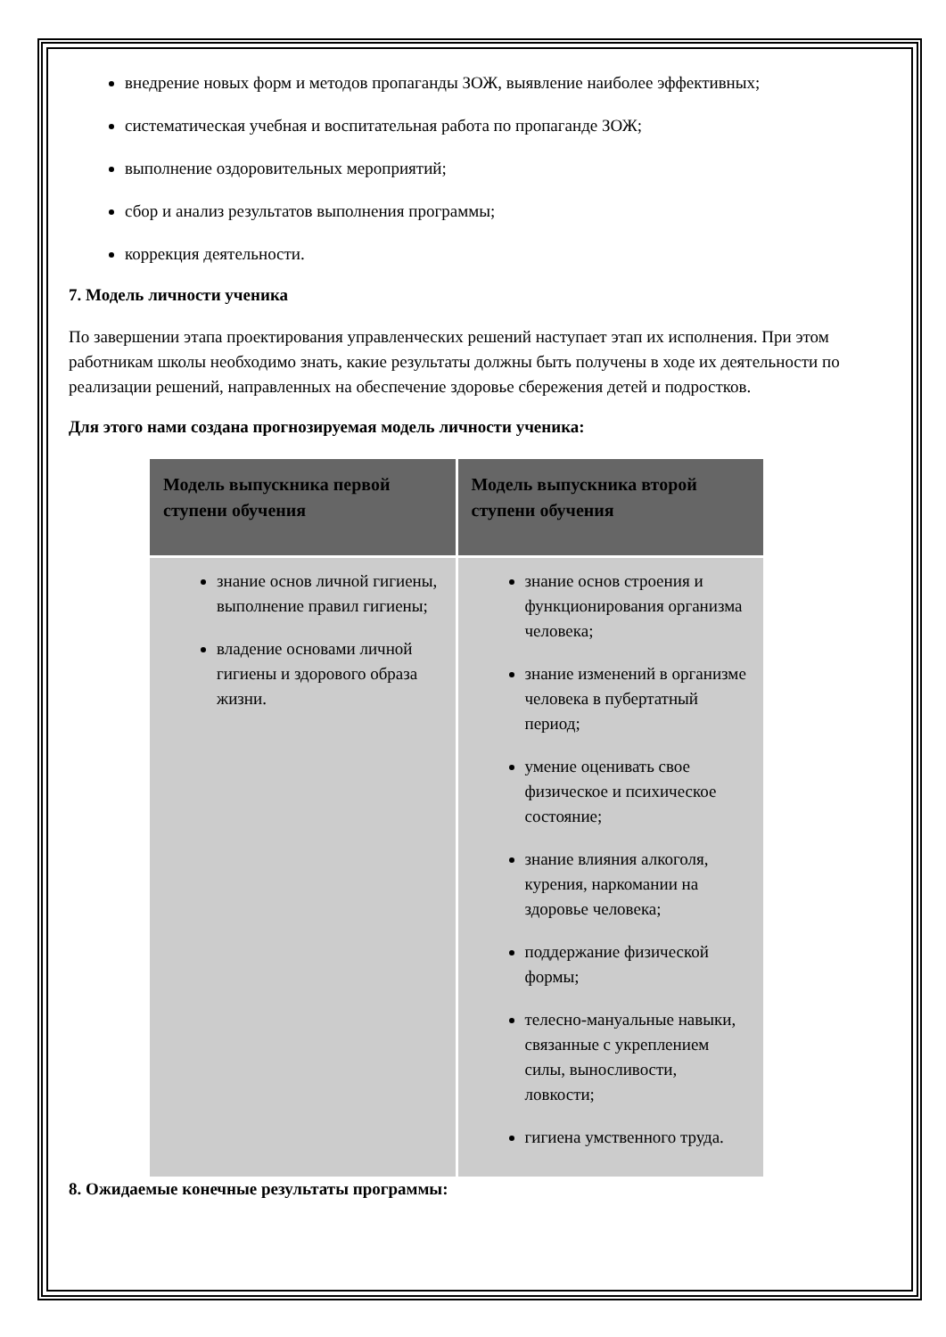внедрение новых форм и методов пропаганды ЗОЖ, выявление наиболее эффективных;
систематическая учебная и воспитательная работа по пропаганде ЗОЖ;
выполнение оздоровительных мероприятий;
сбор и анализ результатов выполнения программы;
коррекция деятельности.
7. Модель личности ученика
По завершении этапа проектирования управленческих решений наступает этап их исполнения. При этом работникам школы необходимо знать, какие результаты должны быть получены в ходе их деятельности по реализации решений, направленных на обеспечение здоровье сбережения детей и подростков.
Для этого нами создана прогнозируемая модель личности ученика:
| Модель выпускника первой ступени обучения | Модель выпускника второй ступени обучения |
| --- | --- |
| знание основ личной гигиены, выполнение правил гигиены; владение основами личной гигиены и здорового образа жизни. | знание основ строения и функционирования организма человека; знание изменений в организме человека в пубертатный период; умение оценивать свое физическое и психическое состояние; знание влияния алкоголя, курения, наркомании на здоровье человека; поддержание физической формы; телесно-мануальные навыки, связанные с укреплением силы, выносливости, ловкости; гигиена умственного труда. |
8. Ожидаемые конечные результаты программы: